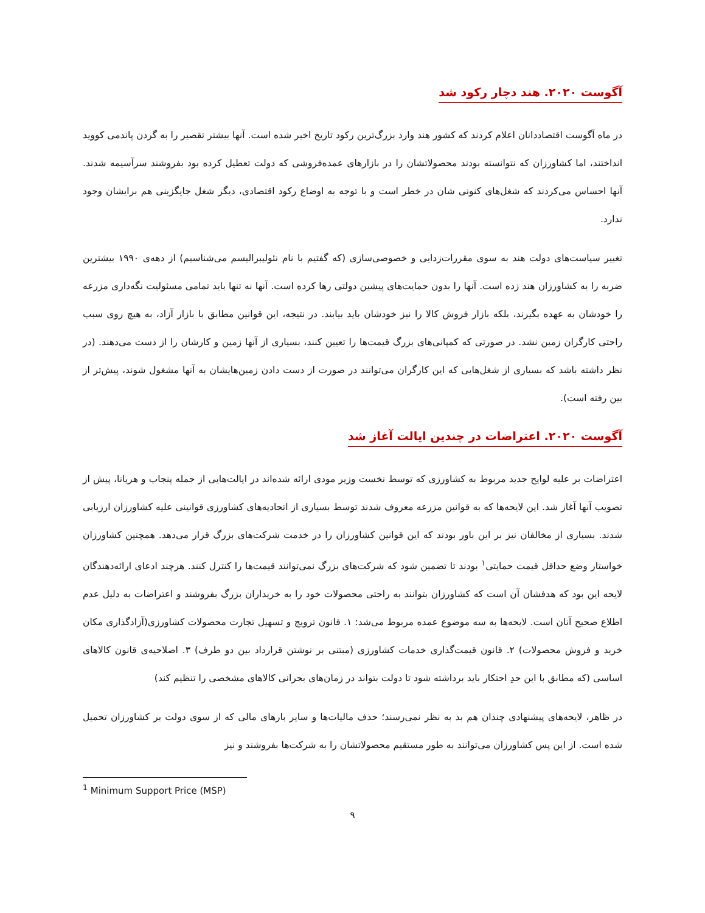آگوست ۲۰۲۰. هند دچار رکود شد
در ماه آگوست اقتصاددانان اعلام کردند که کشور هند وارد بزرگ‌ترین رکود تاریخ اخیر شده است. آنها بیشتر تقصیر را به گردن پاندمی کووید انداختند، اما کشاورزان که نتوانسته بودند محصولاتشان را در بازارهای عمده‌فروشی که دولت تعطیل کرده بود بفروشند سرآسیمه شدند. آنها احساس می‌کردند که شغل‌های کنونی شان در خطر است و با توجه به اوضاع رکود اقتصادی، دیگر شغل جایگزینی هم برایشان وجود ندارد.
تغییر سیاست‌های دولت هند به سوی مقررات‌زدایی و خصوصی‌سازی (که گفتیم با نام نئولیبرالیسم می‌شناسیم) از دهه‌ی ۱۹۹۰ بیشترین ضربه را به کشاورزان هند زده است. آنها را بدون حمایت‌های پیشین دولتی رها کرده است. آنها نه تنها باید تمامی مسئولیت نگه‌داری مزرعه را خودشان به عهده بگیرند، بلکه بازار فروش کالا را نیز خودشان باید بیابند. در نتیجه، این قوانین مطابق با بازار آزاد، به هیچ روی سبب راحتی کارگران زمین نشد. در صورتی که کمپانی‌های بزرگ قیمت‌ها را تعیین کنند، بسیاری از آنها زمین و کارشان را از دست می‌دهند. (در نظر داشته باشد که بسیاری از شغل‌هایی که این کارگران می‌توانند در صورت از دست دادن زمین‌هایشان به آنها مشغول شوند، پیش‌تر از بین رفته است).
آگوست ۲۰۲۰. اعتراضات در چندین ایالت آغاز شد
اعتراضات بر علیه لوایح جدید مربوط به کشاورزی که توسط نخست وزیر مودی ارائه شده‌اند در ایالت‌هایی از جمله پنجاب و هریانا، پیش از تصویب آنها آغاز شد. این لایحه‌ها که به قوانین مزرعه معروف شدند توسط بسیاری از اتحادیه‌های کشاورزی قوانینی علیه کشاورزان ارزیابی شدند. بسیاری از مخالفان نیز بر این باور بودند که این قوانین کشاورزان را در خدمت شرکت‌های بزرگ قرار می‌دهد. همچنین کشاورزان خواستار وضع حداقل قیمت حمایتی<sup>۱</sup> بودند تا تضمین شود که شرکت‌های بزرگ نمی‌توانند قیمت‌ها را کنترل کنند. هرچند ادعای ارائه‌دهندگان لایحه این بود که هدفشان آن است که کشاورزان بتوانند به راحتی محصولات خود را به خریداران بزرگ بفروشند و اعتراضات به دلیل عدم اطلاع صحیح آنان است. لایحه‌ها به سه موضوع عمده مربوط می‌شد: ۱. قانون ترویج و تسهیل تجارت محصولات کشاورزی(آزادگذاری مکان خرید و فروش محصولات) ۲. قانون قیمت‌گذاری خدمات کشاورزی (مبتنی بر نوشتن قرارداد بین دو طرف) ۳. اصلاحیه‌ی قانون کالاهای اساسی (که مطابق با این حدِ احتکار باید برداشته شود تا دولت بتواند در زمان‌های بحرانی کالاهای مشخصی را تنظیم کند)
در ظاهر، لایحه‌های پیشنهادی چندان هم بد به نظر نمی‌رسند؛ حذف مالیات‌ها و سایر بارهای مالی که از سوی دولت بر کشاورزان تحمیل شده است. از این پس کشاورزان می‌توانند به طور مستقیم محصولاتشان را به شرکت‌ها بفروشند و نیز
<sup>1</sup> Minimum Support Price (MSP)
۹